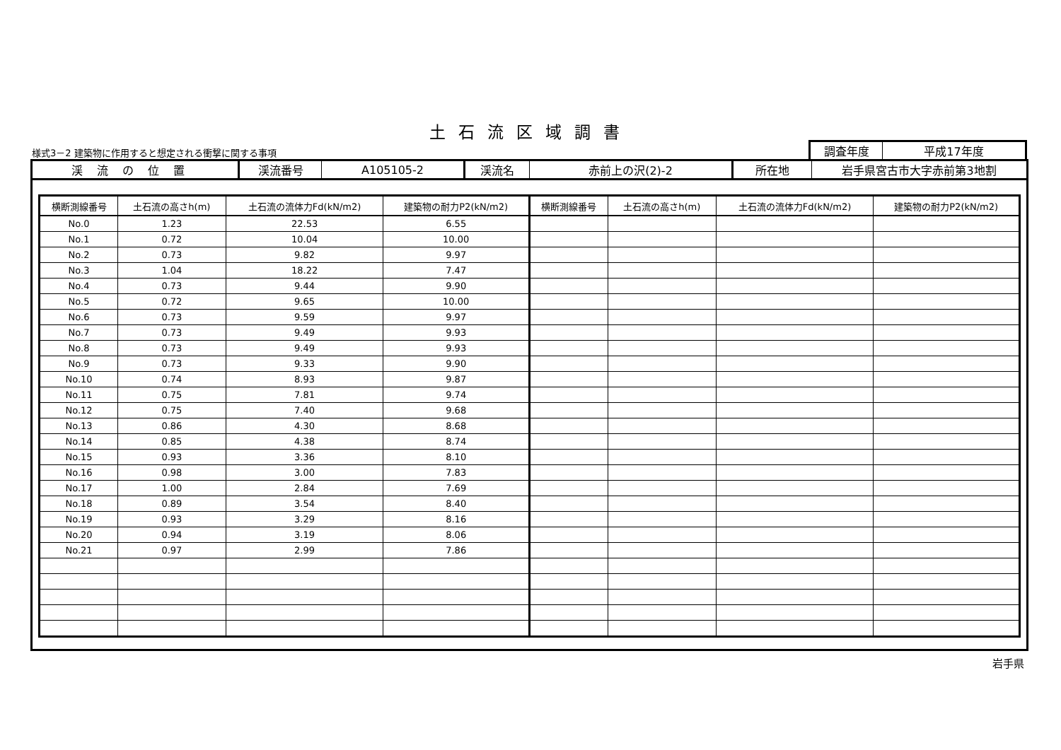土石流区域調書
様式3－2 建築物に作用すると想定される衝撃に関する事項
| 調査年度 | 平成17年度 |
| 渓流の位置 | 渓流番号 | A105105-2 | 渓流名 | 赤前上の沢(2)-2 | 所在地 | 岩手県宮古市大字赤前第3地割 |
| 横断測線番号 | 土石流の高さh(m) | 土石流の流体力Fd(kN/m2) | 建築物の耐力P2(kN/m2) | 横断測線番号 | 土石流の高さh(m) | 土石流の流体力Fd(kN/m2) | 建築物の耐力P2(kN/m2) |
| --- | --- | --- | --- | --- | --- | --- | --- |
| No.0 | 1.23 | 22.53 | 6.55 | | | | |
| No.1 | 0.72 | 10.04 | 10.00 | | | | |
| No.2 | 0.73 | 9.82 | 9.97 | | | | |
| No.3 | 1.04 | 18.22 | 7.47 | | | | |
| No.4 | 0.73 | 9.44 | 9.90 | | | | |
| No.5 | 0.72 | 9.65 | 10.00 | | | | |
| No.6 | 0.73 | 9.59 | 9.97 | | | | |
| No.7 | 0.73 | 9.49 | 9.93 | | | | |
| No.8 | 0.73 | 9.49 | 9.93 | | | | |
| No.9 | 0.73 | 9.33 | 9.90 | | | | |
| No.10 | 0.74 | 8.93 | 9.87 | | | | |
| No.11 | 0.75 | 7.81 | 9.74 | | | | |
| No.12 | 0.75 | 7.40 | 9.68 | | | | |
| No.13 | 0.86 | 4.30 | 8.68 | | | | |
| No.14 | 0.85 | 4.38 | 8.74 | | | | |
| No.15 | 0.93 | 3.36 | 8.10 | | | | |
| No.16 | 0.98 | 3.00 | 7.83 | | | | |
| No.17 | 1.00 | 2.84 | 7.69 | | | | |
| No.18 | 0.89 | 3.54 | 8.40 | | | | |
| No.19 | 0.93 | 3.29 | 8.16 | | | | |
| No.20 | 0.94 | 3.19 | 8.06 | | | | |
| No.21 | 0.97 | 2.99 | 7.86 | | | | |
岩手県